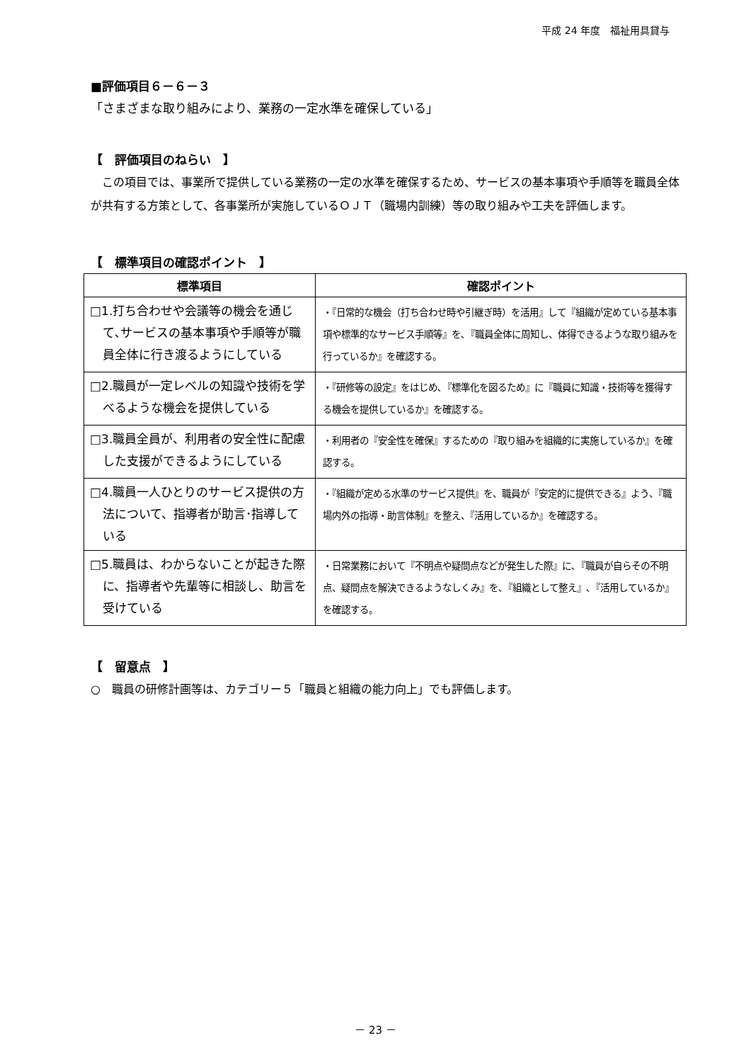平成 24 年度　福祉用具貸与
■評価項目６－６－３
「さまざまな取り組みにより、業務の一定水準を確保している」
【　評価項目のねらい　】
　この項目では、事業所で提供している業務の一定の水準を確保するため、サービスの基本事項や手順等を職員全体が共有する方策として、各事業所が実施しているＯＪＴ（職場内訓練）等の取り組みや工夫を評価します。
【　標準項目の確認ポイント　】
| 標準項目 | 確認ポイント |
| --- | --- |
| □1.打ち合わせや会議等の機会を通じて､サービスの基本事項や手順等が職員全体に行き渡るようにしている | ・『日常的な機会（打ち合わせ時や引継ぎ時）を活用』して『組織が定めている基本事項や標準的なサービス手順等』を､『職員全体に周知し、体得できるような取り組みを行っているか』を確認する。 |
| □2.職員が一定レベルの知識や技術を学べるような機会を提供している | ・『研修等の設定』をはじめ､『標準化を図るため』に『職員に知識・技術等を獲得する機会を提供しているか』を確認する。 |
| □3.職員全員が、利用者の安全性に配慮した支援ができるようにしている | ・利用者の『安全性を確保』するための『取り組みを組織的に実施しているか』を確認する。 |
| □4.職員一人ひとりのサービス提供の方法について、指導者が助言･指導している | ・『組織が定める水準のサービス提供』を、職員が『安定的に提供できる』よう、『職場内外の指導・助言体制』を整え、『活用しているか』を確認する。 |
| □5.職員は、わからないことが起きた際に、指導者や先輩等に相談し、助言を受けている | ・日常業務において『不明点や疑問点などが発生した際』に､『職員が自らその不明点、疑問点を解決できるようなしくみ』を､『組織として整え』､『活用しているか』を確認する。 |
【　留意点　】
○　職員の研修計画等は、カテゴリー５「職員と組織の能力向上」でも評価します。
－ 23 －